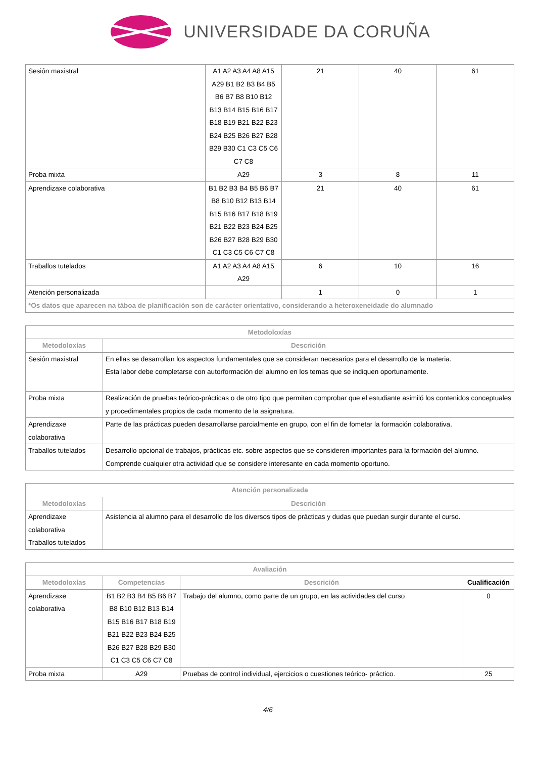UNIVERSIDADE DA CORUÑA
| Sesión maxistral | A1 A2 A3 A4 A8 A15 A29 B1 B2 B3 B4 B5 B6 B7 B8 B10 B12 B13 B14 B15 B16 B17 B18 B19 B21 B22 B23 B24 B25 B26 B27 B28 B29 B30 C1 C3 C5 C6 C7 C8 | 21 | 40 | 61 |
| Proba mixta | A29 | 3 | 8 | 11 |
| Aprendizaxe colaborativa | B1 B2 B3 B4 B5 B6 B7 B8 B10 B12 B13 B14 B15 B16 B17 B18 B19 B21 B22 B23 B24 B25 B26 B27 B28 B29 B30 C1 C3 C5 C6 C7 C8 | 21 | 40 | 61 |
| Traballos tutelados | A1 A2 A3 A4 A8 A15 A29 | 6 | 10 | 16 |
| Atención personalizada | | 1 | 0 | 1 |
| *Os datos que aparecen na táboa de planificación son de carácter orientativo, considerando a heteroxeneidade do alumnado | | | | |
| Metodoloxías | |
| --- | --- |
| Metodoloxías | Descrición |
| Sesión maxistral | En ellas se desarrollan los aspectos fundamentales que se consideran necesarios para el desarrollo de la materia. Esta labor debe completarse con autorformación del alumno en los temas que se indiquen oportunamente. |
| Proba mixta | Realización de pruebas teórico-prácticas o de otro tipo que permitan comprobar que el estudiante asimiló los contenidos conceptuales y procedimentales propios de cada momento de la asignatura. |
| Aprendizaxe colaborativa | Parte de las prácticas pueden desarrollarse parcialmente en grupo, con el fin de fometar la formación colaborativa. |
| Traballos tutelados | Desarrollo opcional de trabajos, prácticas etc. sobre aspectos que se consideren importantes para la formación del alumno. Comprende cualquier otra actividad que se considere interesante en cada momento oportuno. |
| Atención personalizada | |
| --- | --- |
| Metodoloxías | Descrición |
| Aprendizaxe colaborativa Traballos tutelados | Asistencia al alumno para el desarrollo de los diversos tipos de prácticas y dudas que puedan surgir durante el curso. |
| Avaliación | | | |
| --- | --- | --- | --- |
| Metodoloxías | Competencias | Descrición | Cualificación |
| Aprendizaxe colaborativa | B1 B2 B3 B4 B5 B6 B7 B8 B10 B12 B13 B14 B15 B16 B17 B18 B19 B21 B22 B23 B24 B25 B26 B27 B28 B29 B30 C1 C3 C5 C6 C7 C8 | Trabajo del alumno, como parte de un grupo, en las actividades del curso | 0 |
| Proba mixta | A29 | Pruebas de control individual, ejercicios o cuestiones teórico- práctico. | 25 |
4/6